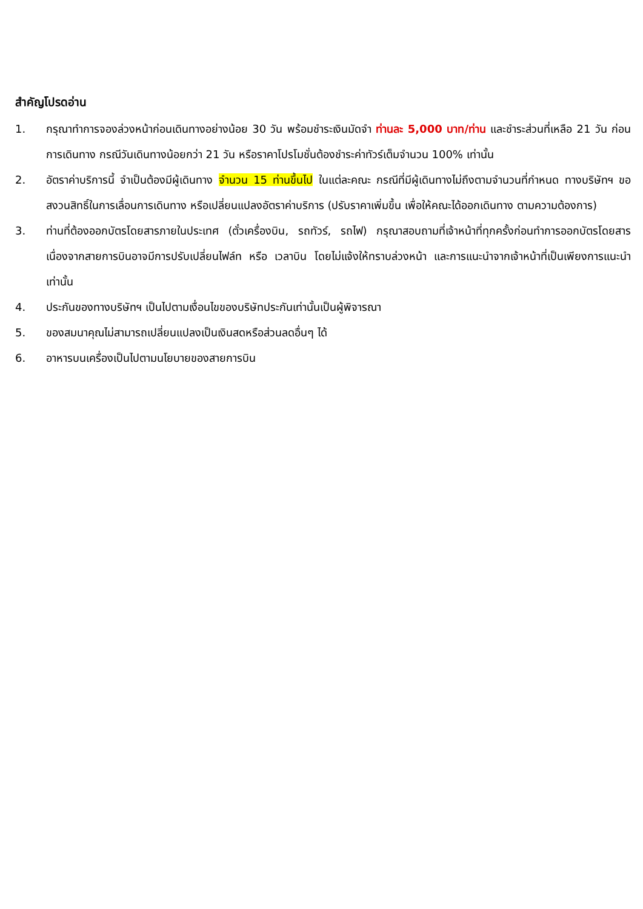สำคัญโปรดอ่าน
1. กรุณาทำการจองล่วงหน้าก่อนเดินทางอย่างน้อย 30 วัน พร้อมชำระเงินมัดจำ ท่านละ 5,000 บาท/ท่าน และชำระส่วนที่เหลือ 21 วัน ก่อนการเดินทาง กรณีวันเดินทางน้อยกว่า 21 วัน หรือราคาโปรโมชั่นต้องชำระค่าทัวร์เต็มจำนวน 100% เท่านั้น
2. อัตราค่าบริการนี้ จำเป็นต้องมีผู้เดินทาง จำนวน 15 ท่านขึ้นไป ในแต่ละคณะ กรณีที่มีผู้เดินทางไม่ถึงตามจำนวนที่กำหนด ทางบริษัทฯ ขอสงวนสิทธิ์ในการเลื่อนการเดินทาง หรือเปลี่ยนแปลงอัตราค่าบริการ (ปรับราคาเพิ่มขึ้น เพื่อให้คณะได้ออกเดินทาง ตามความต้องการ)
3. ท่านที่ต้องออกบัตรโดยสารภายในประเทศ (ตั๋วเครื่องบิน, รถทัวร์, รถไฟ) กรุณาสอบถามที่เจ้าหน้าที่ทุกครั้งก่อนทำการออกบัตรโดยสาร เนื่องจากสายการบินอาจมีการปรับเปลี่ยนไฟล์ท หรือ เวลาบิน โดยไม่แจ้งให้ทราบล่วงหน้า และการแนะนำจากเจ้าหน้าที่เป็นเพียงการแนะนำเท่านั้น
4. ประกันของทางบริษัทฯ เป็นไปตามเงื่อนไขของบริษัทประกันเท่านั้นเป็นผู้พิจารณา
5. ของสมนาคุณไม่สามารถเปลี่ยนแปลงเป็นเงินสดหรือส่วนลดอื่นๆ ได้
6. อาหารบนเครื่องเป็นไปตามนโยบายของสายการบิน